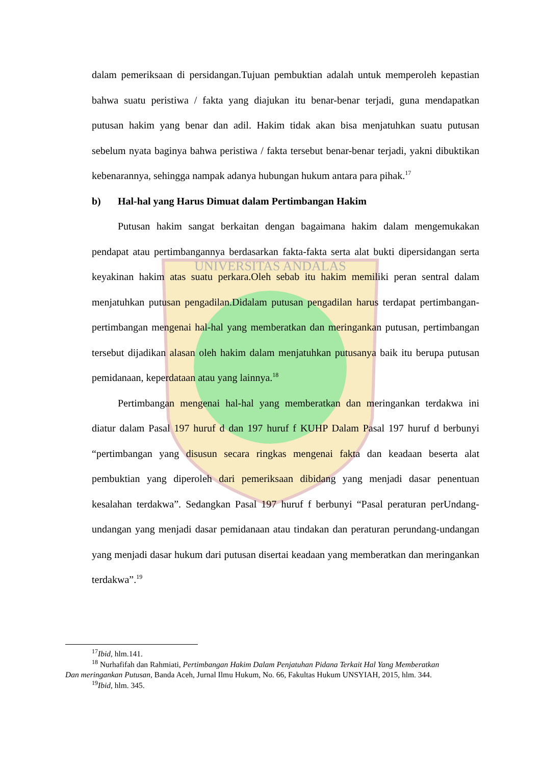UNIVERSITAS ANDALAS
dalam pemeriksaan di persidangan.Tujuan pembuktian adalah untuk memperoleh kepastian bahwa suatu peristiwa / fakta yang diajukan itu benar-benar terjadi, guna mendapatkan putusan hakim yang benar dan adil. Hakim tidak akan bisa menjatuhkan suatu putusan sebelum nyata baginya bahwa peristiwa / fakta tersebut benar-benar terjadi, yakni dibuktikan kebenarannya, sehingga nampak adanya hubungan hukum antara para pihak.<sup>17</sup>
b) Hal-hal yang Harus Dimuat dalam Pertimbangan Hakim
Putusan hakim sangat berkaitan dengan bagaimana hakim dalam mengemukakan pendapat atau pertimbangannya berdasarkan fakta-fakta serta alat bukti dipersidangan serta keyakinan hakim atas suatu perkara.Oleh sebab itu hakim memiliki peran sentral dalam menjatuhkan putusan pengadilan.Didalam putusan pengadilan harus terdapat pertimbangan-pertimbangan mengenai hal-hal yang memberatkan dan meringankan putusan, pertimbangan tersebut dijadikan alasan oleh hakim dalam menjatuhkan putusanya baik itu berupa putusan pemidanaan, keperdataan atau yang lainnya.<sup>18</sup>
Pertimbangan mengenai hal-hal yang memberatkan dan meringankan terdakwa ini diatur dalam Pasal 197 huruf d dan 197 huruf f KUHP Dalam Pasal 197 huruf d berbunyi “pertimbangan yang disusun secara ringkas mengenai fakta dan keadaan beserta alat pembuktian yang diperoleh dari pemeriksaan dibidang yang menjadi dasar penentuan kesalahan terdakwa”. Sedangkan Pasal 197 huruf f berbunyi “Pasal peraturan perUndang-undangan yang menjadi dasar pemidanaan atau tindakan dan peraturan perundang-undangan yang menjadi dasar hukum dari putusan disertai keadaan yang memberatkan dan meringankan terdakwa”.<sup>19</sup>
<sup>17</sup> Ibid, hlm.141.
<sup>18</sup> Nurhafifah dan Rahmiati, Pertimbangan Hakim Dalam Penjatuhan Pidana Terkait Hal Yang Memberatkan Dan meringankan Putusan, Banda Aceh, Jurnal Ilmu Hukum, No. 66, Fakultas Hukum UNSYIAH, 2015, hlm. 344.
<sup>19</sup> Ibid, hlm. 345.